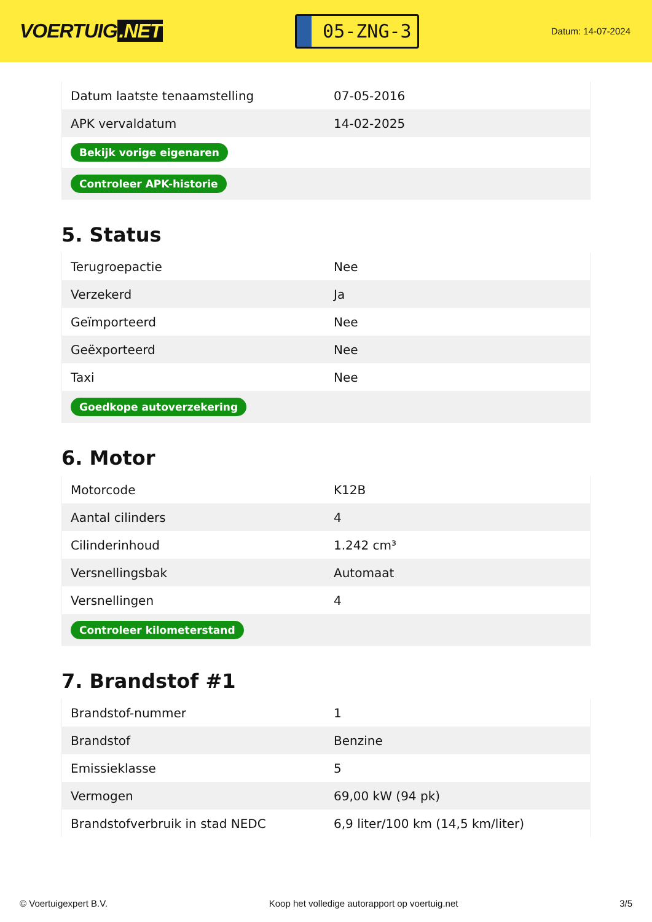VOERTUIG.NET
05-ZNG-3
Datum: 14-07-2024
| Datum laatste tenaamstelling | 07-05-2016 |
| APK vervaldatum | 14-02-2025 |
| Bekijk vorige eigenaren | |
| Controleer APK-historie | |
5. Status
| Terugroepactie | Nee |
| Verzekerd | Ja |
| Geïmporteerd | Nee |
| Geëxporteerd | Nee |
| Taxi | Nee |
| Goedkope autoverzekering | |
6. Motor
| Motorcode | K12B |
| Aantal cilinders | 4 |
| Cilinderinhoud | 1.242 cm³ |
| Versnellingsbak | Automaat |
| Versnellingen | 4 |
| Controleer kilometerstand | |
7. Brandstof #1
| Brandstof-nummer | 1 |
| Brandstof | Benzine |
| Emissieklasse | 5 |
| Vermogen | 69,00 kW (94 pk) |
| Brandstofverbruik in stad NEDC | 6,9 liter/100 km (14,5 km/liter) |
© Voertuigexpert B.V. Koop het volledige autorapport op voertuig.net 3/5